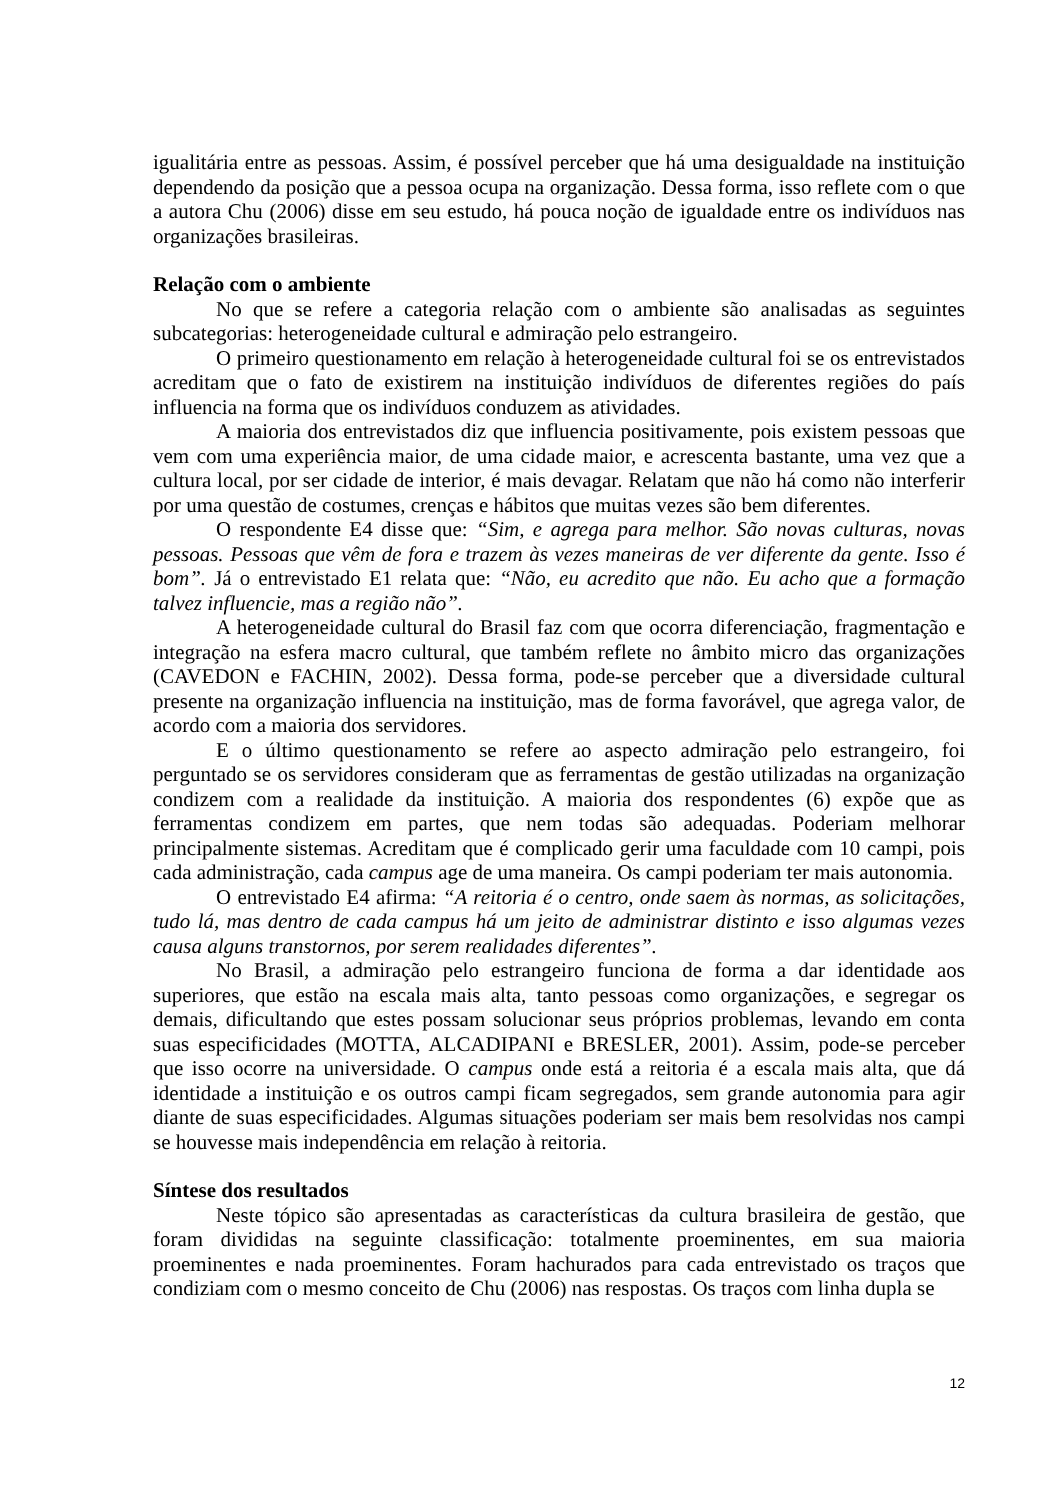igualitária entre as pessoas. Assim, é possível perceber que há uma desigualdade na instituição dependendo da posição que a pessoa ocupa na organização. Dessa forma, isso reflete com o que a autora Chu (2006) disse em seu estudo, há pouca noção de igualdade entre os indivíduos nas organizações brasileiras.
Relação com o ambiente
No que se refere a categoria relação com o ambiente são analisadas as seguintes subcategorias: heterogeneidade cultural e admiração pelo estrangeiro.
O primeiro questionamento em relação à heterogeneidade cultural foi se os entrevistados acreditam que o fato de existirem na instituição indivíduos de diferentes regiões do país influencia na forma que os indivíduos conduzem as atividades.
A maioria dos entrevistados diz que influencia positivamente, pois existem pessoas que vem com uma experiência maior, de uma cidade maior, e acrescenta bastante, uma vez que a cultura local, por ser cidade de interior, é mais devagar. Relatam que não há como não interferir por uma questão de costumes, crenças e hábitos que muitas vezes são bem diferentes.
O respondente E4 disse que: “Sim, e agrega para melhor. São novas culturas, novas pessoas. Pessoas que vêm de fora e trazem às vezes maneiras de ver diferente da gente. Isso é bom”. Já o entrevistado E1 relata que: “Não, eu acredito que não. Eu acho que a formação talvez influencie, mas a região não”.
A heterogeneidade cultural do Brasil faz com que ocorra diferenciação, fragmentação e integração na esfera macro cultural, que também reflete no âmbito micro das organizações (CAVEDON e FACHIN, 2002). Dessa forma, pode-se perceber que a diversidade cultural presente na organização influencia na instituição, mas de forma favorável, que agrega valor, de acordo com a maioria dos servidores.
E o último questionamento se refere ao aspecto admiração pelo estrangeiro, foi perguntado se os servidores consideram que as ferramentas de gestão utilizadas na organização condizem com a realidade da instituição. A maioria dos respondentes (6) expõe que as ferramentas condizem em partes, que nem todas são adequadas. Poderiam melhorar principalmente sistemas. Acreditam que é complicado gerir uma faculdade com 10 campi, pois cada administração, cada campus age de uma maneira. Os campi poderiam ter mais autonomia.
O entrevistado E4 afirma: “A reitoria é o centro, onde saem às normas, as solicitações, tudo lá, mas dentro de cada campus há um jeito de administrar distinto e isso algumas vezes causa alguns transtornos, por serem realidades diferentes”.
No Brasil, a admiração pelo estrangeiro funciona de forma a dar identidade aos superiores, que estão na escala mais alta, tanto pessoas como organizações, e segregar os demais, dificultando que estes possam solucionar seus próprios problemas, levando em conta suas especificidades (MOTTA, ALCADIPANI e BRESLER, 2001). Assim, pode-se perceber que isso ocorre na universidade. O campus onde está a reitoria é a escala mais alta, que dá identidade a instituição e os outros campi ficam segregados, sem grande autonomia para agir diante de suas especificidades. Algumas situações poderiam ser mais bem resolvidas nos campi se houvesse mais independência em relação à reitoria.
Síntese dos resultados
Neste tópico são apresentadas as características da cultura brasileira de gestão, que foram divididas na seguinte classificação: totalmente proeminentes, em sua maioria proeminentes e nada proeminentes. Foram hachurados para cada entrevistado os traços que condiziam com o mesmo conceito de Chu (2006) nas respostas. Os traços com linha dupla se
12